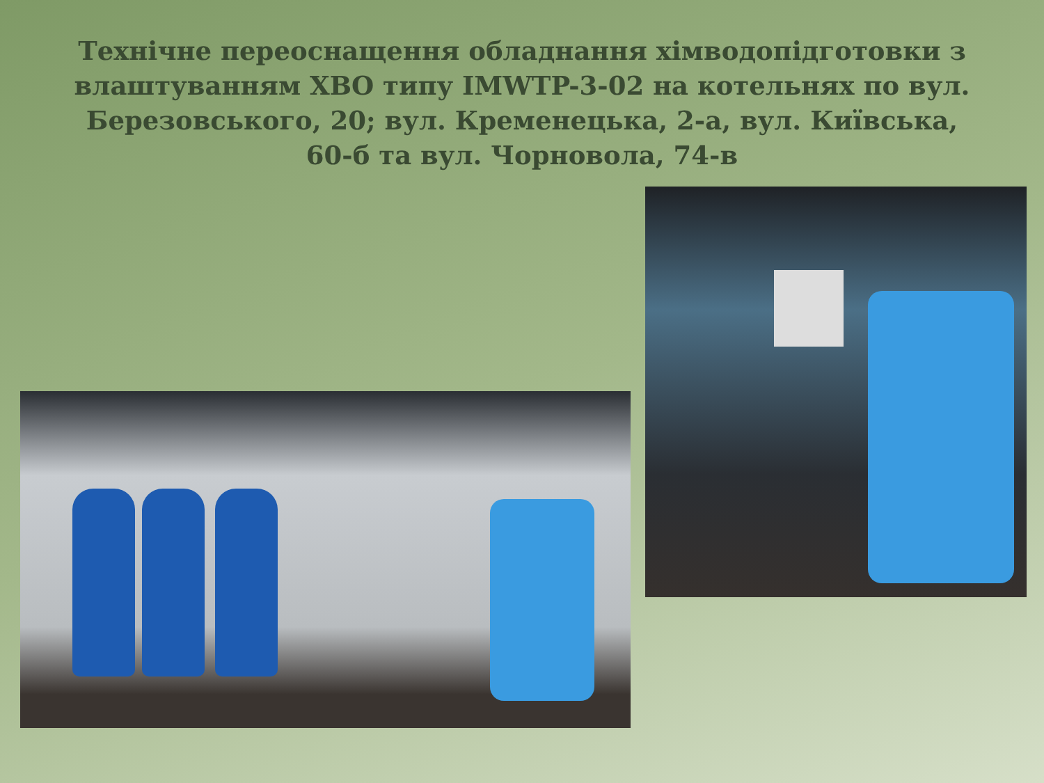Технічне переоснащення обладнання хімводопідготовки з влаштуванням ХВО типу IMWTP-3-02 на котельнях по вул. Березовського, 20; вул. Кременецька, 2-а, вул. Київська, 60-б та вул. Чорновола, 74-в